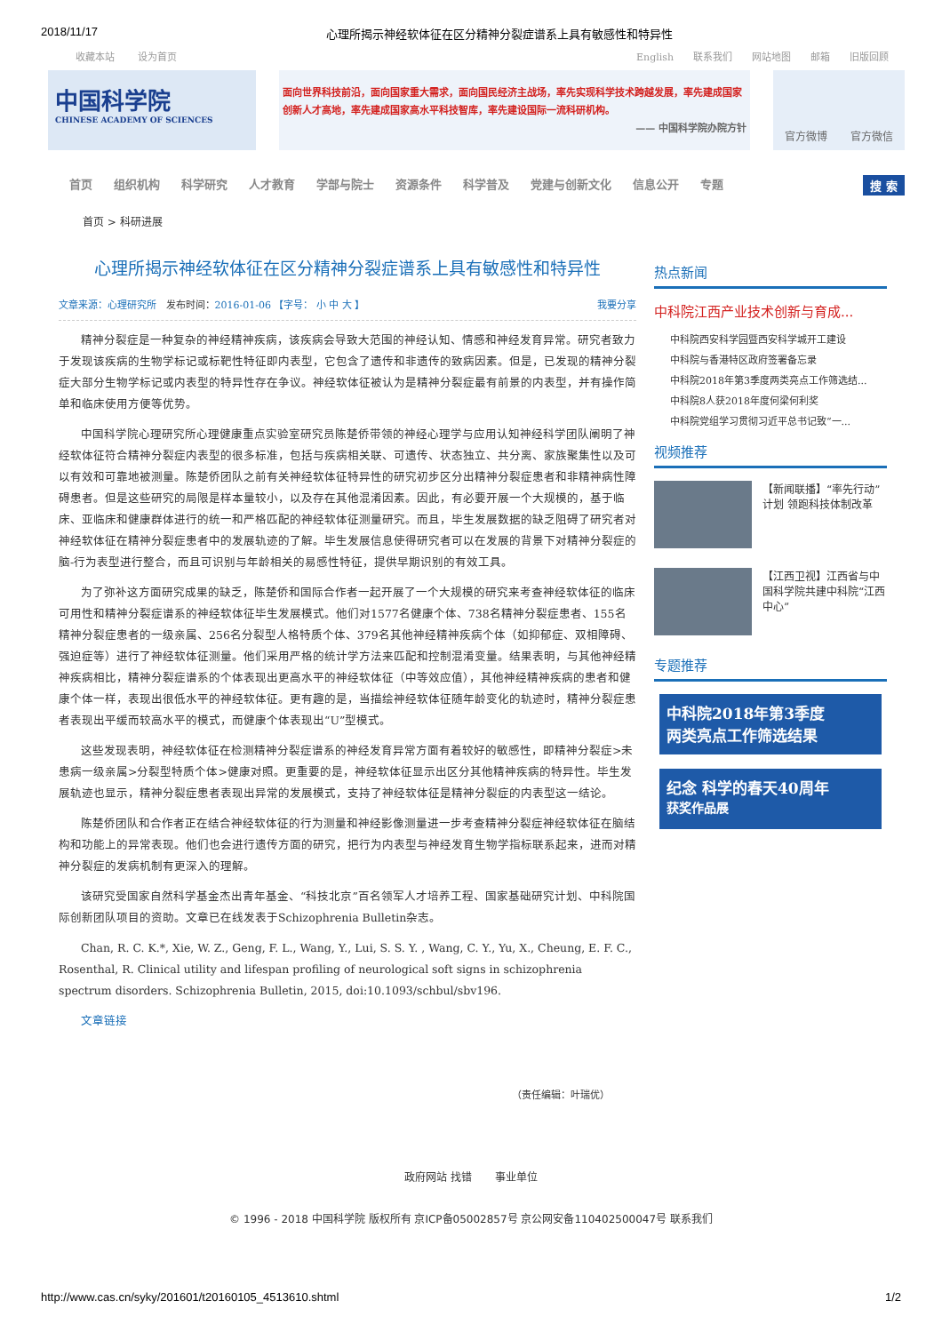2018/11/17 心理所揭示神经软体征在区分精神分裂症谱系上具有敏感性和特异性
收藏本站 设为首页 English 联系我们 网站地图 邮箱 旧版回顾
中国科学院
CHINESE ACADEMY OF SCIENCES
面向世界科技前沿，面向国家重大需求，面向国民经济主战场，率先实现科学技术跨越发展，率先建成国家创新人才高地，率先建成国家高水平科技智库，率先建设国际一流科研机构。
—— 中国科学院办院方针
官方微博 官方微信
首页 组织机构 科学研究 人才教育 学部与院士 资源条件 科学普及 党建与创新文化 信息公开 专题 搜 索
首页 > 科研进展
心理所揭示神经软体征在区分精神分裂症谱系上具有敏感性和特异性
文章来源：心理研究所 发布时间：2016-01-06 【字号： 小 中 大 】 我要分享
精神分裂症是一种复杂的神经精神疾病，该疾病会导致大范围的神经认知、情感和神经发育异常。研究者致力于发现该疾病的生物学标记或标靶性特征即内表型，它包含了遗传和非遗传的致病因素。但是，已发现的精神分裂症大部分生物学标记或内表型的特异性存在争议。神经软体征被认为是精神分裂症最有前景的内表型，并有操作简单和临床使用方便等优势。
中国科学院心理研究所心理健康重点实验室研究员陈楚侨带领的神经心理学与应用认知神经科学团队阐明了神经软体征符合精神分裂症内表型的很多标准，包括与疾病相关联、可遗传、状态独立、共分离、家族聚集性以及可以有效和可靠地被测量。陈楚侨团队之前有关神经软体征特异性的研究初步区分出精神分裂症患者和非精神病性障碍患者。但是这些研究的局限是样本量较小，以及存在其他混淆因素。因此，有必要开展一个大规模的，基于临床、亚临床和健康群体进行的统一和严格匹配的神经软体征测量研究。而且，毕生发展数据的缺乏阻碍了研究者对神经软体征在精神分裂症患者中的发展轨迹的了解。毕生发展信息使得研究者可以在发展的背景下对精神分裂症的脑-行为表型进行整合，而且可识别与年龄相关的易感性特征，提供早期识别的有效工具。
为了弥补这方面研究成果的缺乏，陈楚侨和国际合作者一起开展了一个大规模的研究来考查神经软体征的临床可用性和精神分裂症谱系的神经软体征毕生发展模式。他们对1577名健康个体、738名精神分裂症患者、155名精神分裂症患者的一级亲属、256名分裂型人格特质个体、379名其他神经精神疾病个体（如抑郁症、双相障碍、强迫症等）进行了神经软体征测量。他们采用严格的统计学方法来匹配和控制混淆变量。结果表明，与其他神经精神疾病相比，精神分裂症谱系的个体表现出更高水平的神经软体征（中等效应值），其他神经精神疾病的患者和健康个体一样，表现出很低水平的神经软体征。更有趣的是，当描绘神经软体征随年龄变化的轨迹时，精神分裂症患者表现出平缓而较高水平的模式，而健康个体表现出“U”型模式。
这些发现表明，神经软体征在检测精神分裂症谱系的神经发育异常方面有着较好的敏感性，即精神分裂症>未患病一级亲属>分裂型特质个体>健康对照。更重要的是，神经软体征显示出区分其他精神疾病的特异性。毕生发展轨迹也显示，精神分裂症患者表现出异常的发展模式，支持了神经软体征是精神分裂症的内表型这一结论。
陈楚侨团队和合作者正在结合神经软体征的行为测量和神经影像测量进一步考查精神分裂症神经软体征在脑结构和功能上的异常表现。他们也会进行遗传方面的研究，把行为内表型与神经发育生物学指标联系起来，进而对精神分裂症的发病机制有更深入的理解。
该研究受国家自然科学基金杰出青年基金、“科技北京”百名领军人才培养工程、国家基础研究计划、中科院国际创新团队项目的资助。文章已在线发表于Schizophrenia Bulletin杂志。
Chan, R. C. K.*, Xie, W. Z., Geng, F. L., Wang, Y., Lui, S. S. Y. , Wang, C. Y., Yu, X., Cheung, E. F. C., Rosenthal, R. Clinical utility and lifespan profiling of neurological soft signs in schizophrenia spectrum disorders. Schizophrenia Bulletin, 2015, doi:10.1093/schbul/sbv196.
文章链接
（责任编辑：叶瑞优）
热点新闻
中科院江西产业技术创新与育成...
中科院西安科学园暨西安科学城开工建设
中科院与香港特区政府签署备忘录
中科院2018年第3季度两类亮点工作筛选结...
中科院8人获2018年度何梁何利奖
中科院党组学习贯彻习近平总书记致“一...
视频推荐
【新闻联播】“率先行动”计划 领跑科技体制改革
【江西卫视】江西省与中国科学院共建中科院“江西中心”
专题推荐
中科院2018年第3季度
两类亮点工作筛选结果
纪念 科学的春天40周年
获奖作品展
政府网站 找错 事业单位
© 1996 - 2018 中国科学院 版权所有 京ICP备05002857号 京公网安备110402500047号 联系我们
http://www.cas.cn/syky/201601/t20160105_4513610.shtml 1/2